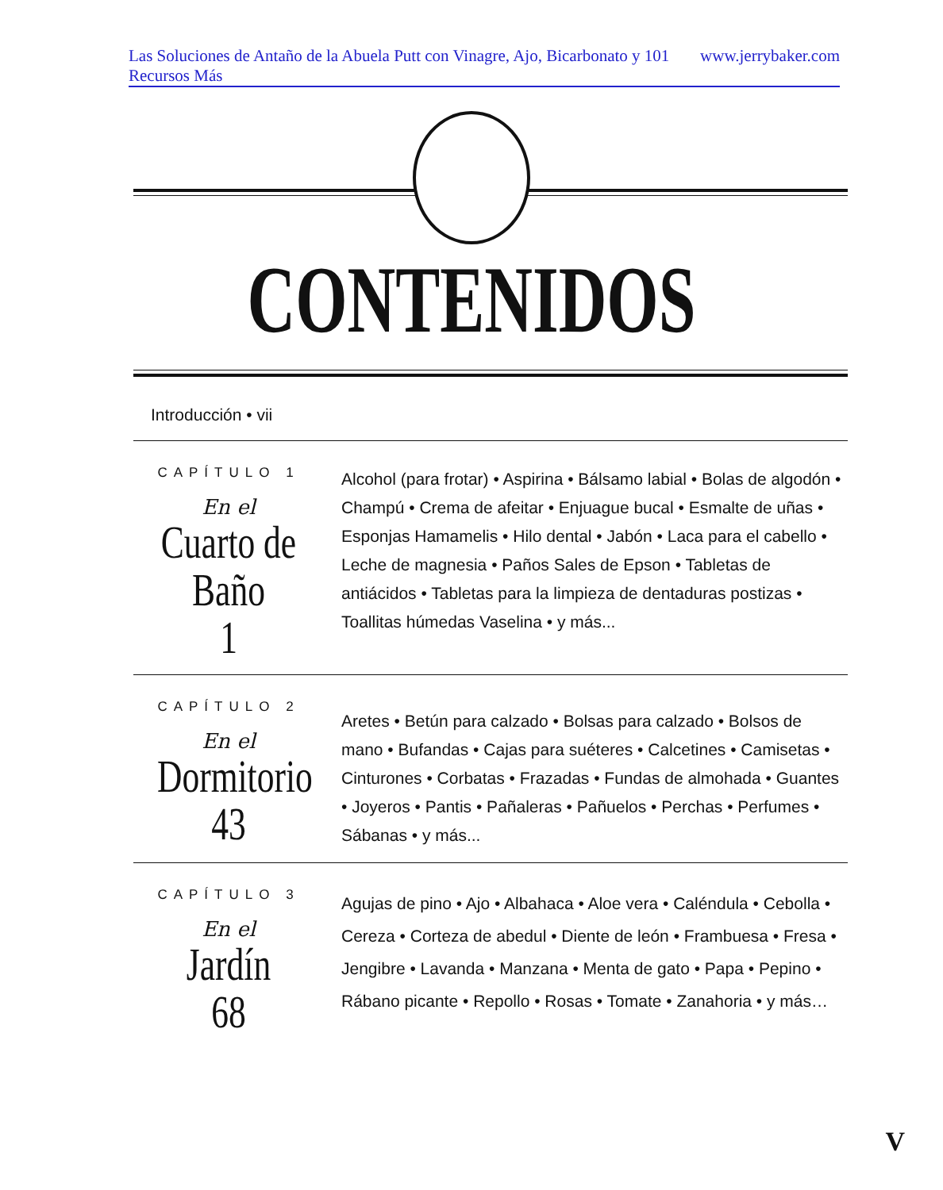Las Soluciones de Antaño de la Abuela Putt con Vinagre, Ajo, Bicarbonato y 101 Recursos Más www.jerrybaker.com
CONTENIDOS
Introducción • vii
CAPÍTULO 1
En el
Cuarto de Baño
1
Alcohol (para frotar) • Aspirina • Bálsamo labial • Bolas de algodón • Champú • Crema de afeitar • Enjuague bucal • Esmalte de uñas • Esponjas Hamamelis • Hilo dental • Jabón • Laca para el cabello • Leche de magnesia • Paños Sales de Epson • Tabletas de antiácidos • Tabletas para la limpieza de dentaduras postizas • Toallitas húmedas Vaselina • y más...
CAPÍTULO 2
En el
Dormitorio
43
Aretes • Betún para calzado • Bolsas para calzado • Bolsos de mano • Bufandas • Cajas para suéteres • Calcetines • Camisetas • Cinturones • Corbatas • Frazadas • Fundas de almohada • Guantes • Joyeros • Pantis • Pañaleras • Pañuelos • Perchas • Perfumes • Sábanas • y más...
CAPÍTULO 3
En el
Jardín
68
Agujas de pino • Ajo • Albahaca • Aloe vera • Caléndula • Cebolla • Cereza • Corteza de abedul • Diente de león • Frambuesa • Fresa • Jengibre • Lavanda • Manzana • Menta de gato • Papa • Pepino • Rábano picante • Repollo • Rosas • Tomate • Zanahoria • y más…
V